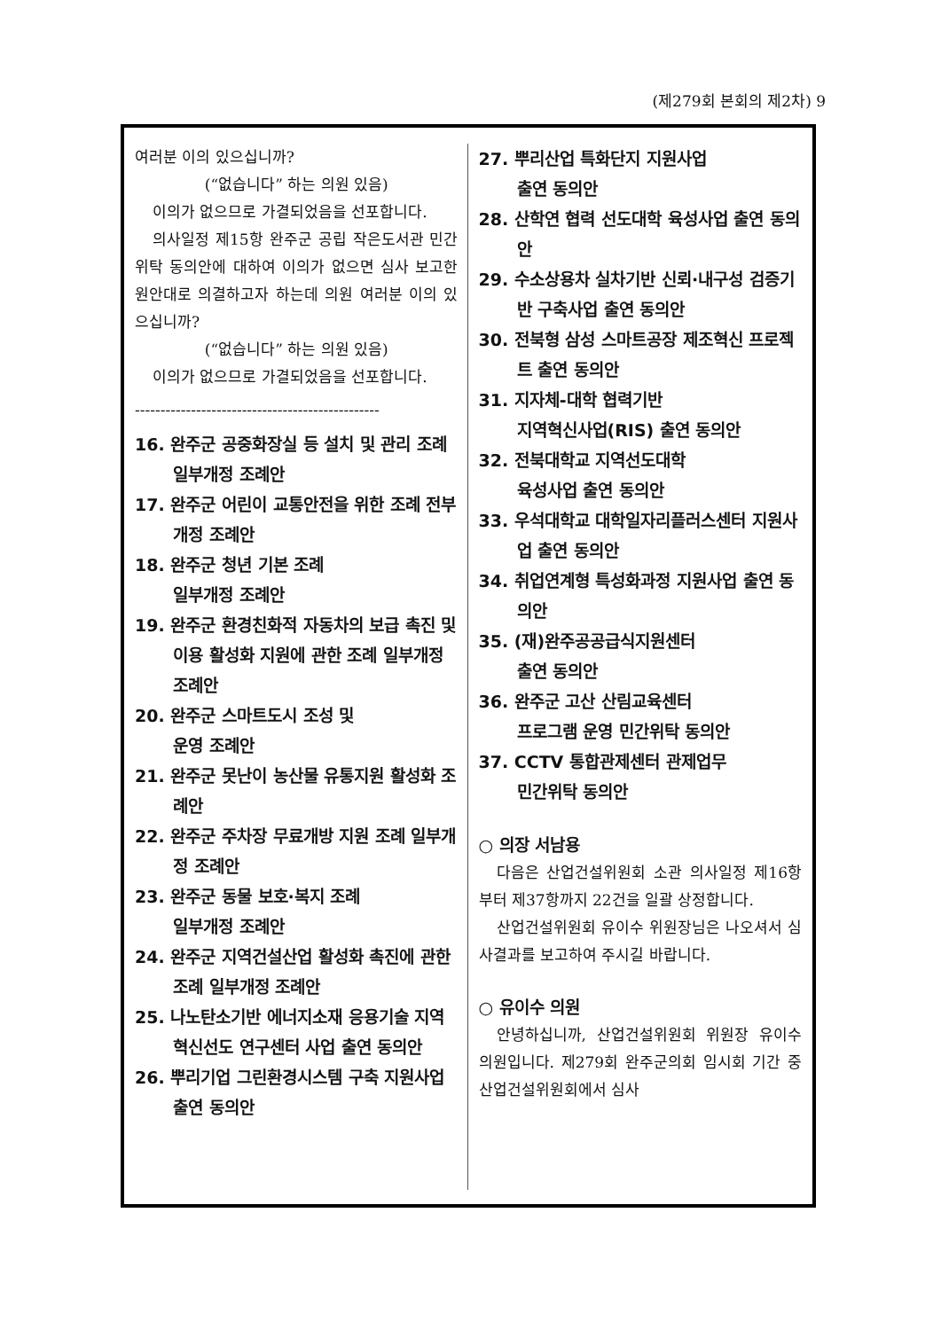(제279회 본회의 제2차) 9
여러분 이의 있으십니까?
(“없습니다” 하는 의원 있음)
이의가 없으므로 가결되었음을 선포합니다.
의사일정 제15항 완주군 공립 작은도서관 민간위탁 동의안에 대하여 이의가 없으면 심사 보고한 원안대로 의결하고자 하는데 의원 여러분 이의 있으십니까?
(“없습니다” 하는 의원 있음)
이의가 없으므로 가결되었음을 선포합니다.
------------------------------------------------
16. 완주군 공중화장실 등 설치 및 관리 조례 일부개정 조례안
17. 완주군 어린이 교통안전을 위한 조례 전부개정 조례안
18. 완주군 청년 기본 조례
일부개정 조례안
19. 완주군 환경친화적 자동차의 보급 촉진 및 이용 활성화 지원에 관한 조례 일부개정 조례안
20. 완주군 스마트도시 조성 및
운영 조례안
21. 완주군 못난이 농산물 유통지원 활성화 조례안
22. 완주군 주차장 무료개방 지원 조례 일부개정 조례안
23. 완주군 동물 보호·복지 조례
일부개정 조례안
24. 완주군 지역건설산업 활성화 촉진에 관한 조례 일부개정 조례안
25. 나노탄소기반 에너지소재 응용기술 지역혁신선도 연구센터 사업 출연 동의안
26. 뿌리기업 그린환경시스템 구축 지원사업 출연 동의안
27. 뿌리산업 특화단지 지원사업
출연 동의안
28. 산학연 협력 선도대학 육성사업 출연 동의안
29. 수소상용차 실차기반 신뢰·내구성 검증기반 구축사업 출연 동의안
30. 전북형 삼성 스마트공장 제조혁신 프로젝트 출연 동의안
31. 지자체-대학 협력기반
지역혁신사업(RIS) 출연 동의안
32. 전북대학교 지역선도대학
육성사업 출연 동의안
33. 우석대학교 대학일자리플러스센터 지원사업 출연 동의안
34. 취업연계형 특성화과정 지원사업 출연 동의안
35. (재)완주공공급식지원센터
출연 동의안
36. 완주군 고산 산림교육센터
프로그램 운영 민간위탁 동의안
37. CCTV 통합관제센터 관제업무
민간위탁 동의안
○ 의장 서남용
다음은 산업건설위원회 소관 의사일정 제16항부터 제37항까지 22건을 일괄 상정합니다.
산업건설위원회 유이수 위원장님은 나오셔서 심사결과를 보고하여 주시길 바랍니다.
○ 유이수 의원
안녕하십니까, 산업건설위원회 위원장 유이수 의원입니다. 제279회 완주군의회 임시회 기간 중 산업건설위원회에서 심사